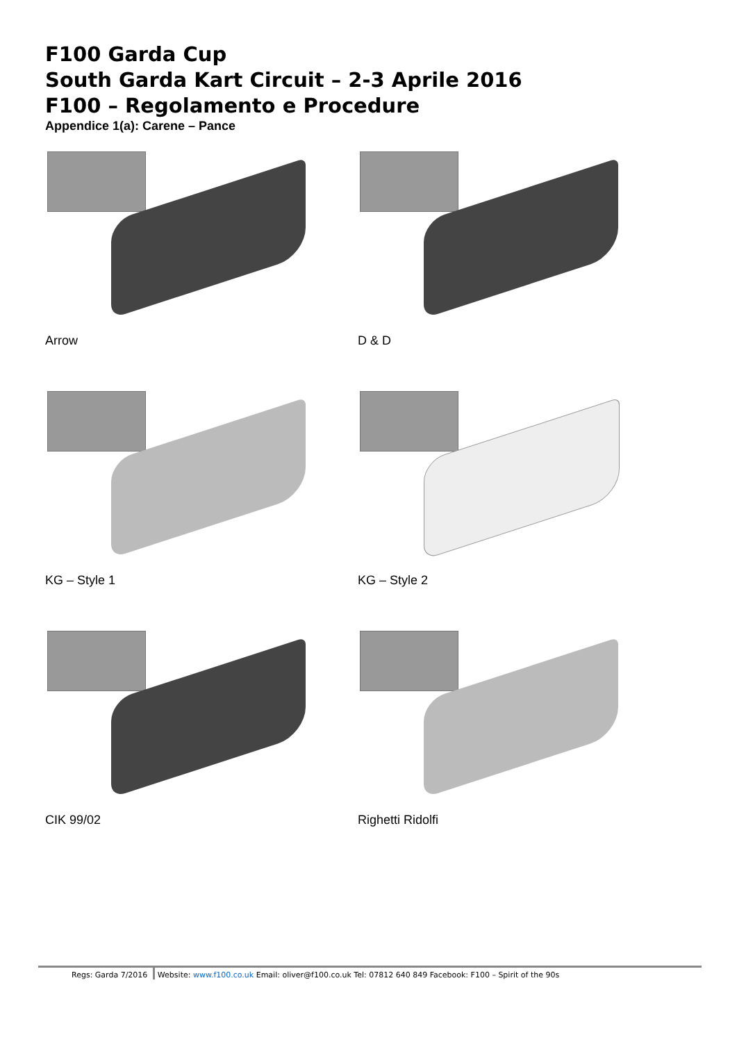F100 Garda Cup
South Garda Kart Circuit – 2-3 Aprile 2016
F100 – Regolamento e Procedure
Appendice 1(a): Carene – Pance
Arrow
D & D
KG – Style 1
KG – Style 2
CIK 99/02
Righetti Ridolfi
Regs: Garda 7/2016 Website: www.f100.co.uk Email: oliver@f100.co.uk Tel: 07812 640 849 Facebook: F100 – Spirit of the 90s